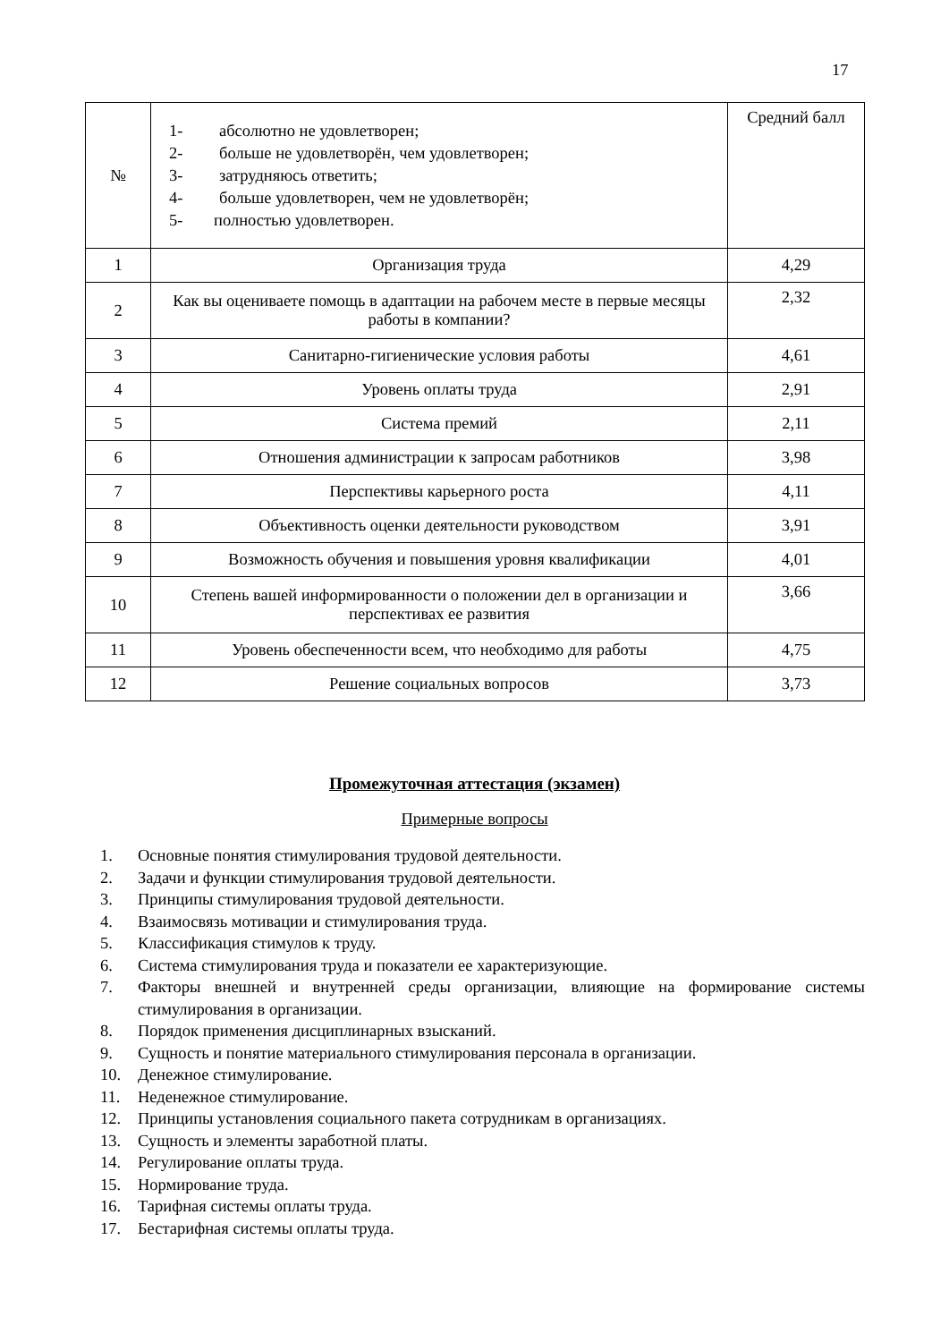17
| № | 1- абсолютно не удовлетворен; 2- больше не удовлетворён, чем удовлетворен; 3- затрудняюсь ответить; 4- больше удовлетворен, чем не удовлетворён; 5- полностью удовлетворен. | Средний балл |
| 1 | Организация труда | 4,29 |
| 2 | Как вы оцениваете помощь в адаптации на рабочем месте в первые месяцы работы в компании? | 2,32 |
| 3 | Санитарно-гигиенические условия работы | 4,61 |
| 4 | Уровень оплаты труда | 2,91 |
| 5 | Система премий | 2,11 |
| 6 | Отношения администрации к запросам работников | 3,98 |
| 7 | Перспективы карьерного роста | 4,11 |
| 8 | Объективность оценки деятельности руководством | 3,91 |
| 9 | Возможность обучения и повышения уровня квалификации | 4,01 |
| 10 | Степень вашей информированности о положении дел в организации и перспективах ее развития | 3,66 |
| 11 | Уровень обеспеченности всем, что необходимо для работы | 4,75 |
| 12 | Решение социальных вопросов | 3,73 |
Промежуточная аттестация (экзамен)
Примерные вопросы
1. Основные понятия стимулирования трудовой деятельности.
2. Задачи и функции стимулирования трудовой деятельности.
3. Принципы стимулирования трудовой деятельности.
4. Взаимосвязь мотивации и стимулирования труда.
5. Классификация стимулов к труду.
6. Система стимулирования труда и показатели ее характеризующие.
7. Факторы внешней и внутренней среды организации, влияющие на формирование системы стимулирования в организации.
8. Порядок применения дисциплинарных взысканий.
9. Сущность и понятие материального стимулирования персонала в организации.
10. Денежное стимулирование.
11. Неденежное стимулирование.
12. Принципы установления социального пакета сотрудникам в организациях.
13. Сущность и элементы заработной платы.
14. Регулирование оплаты труда.
15. Нормирование труда.
16. Тарифная системы оплаты труда.
17. Бестарифная системы оплаты труда.